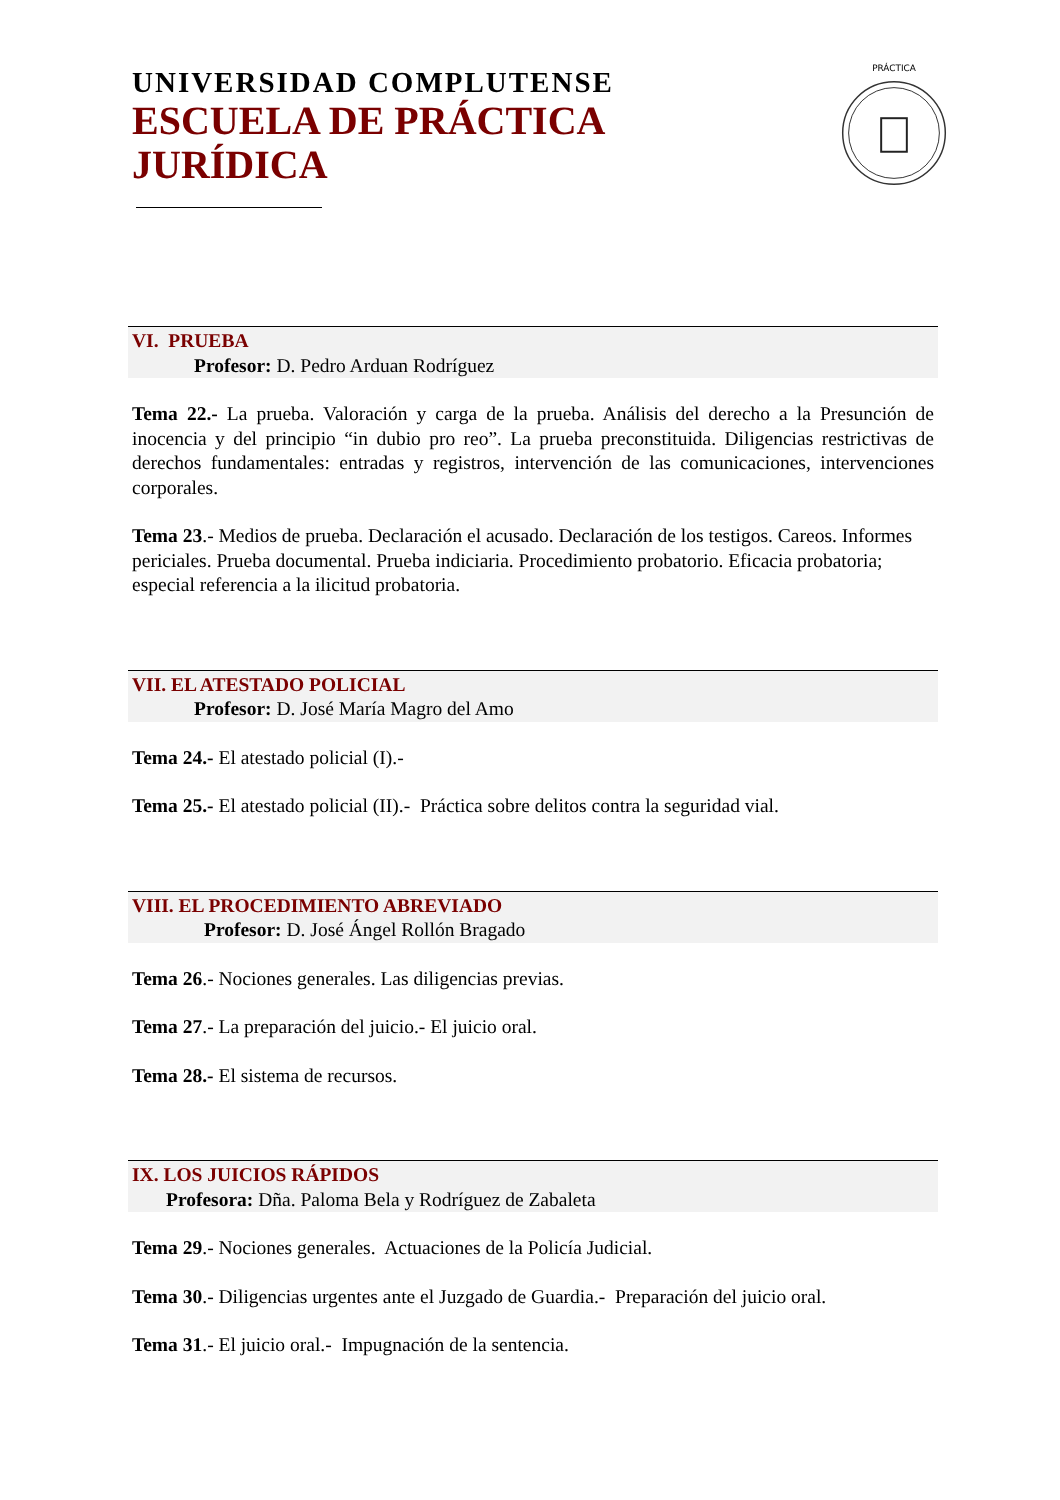UNIVERSIDAD COMPLUTENSE
ESCUELA DE PRÁCTICA
JURÍDICA
PRÁCTICA
VI. PRUEBA
Profesor: D. Pedro Arduan Rodríguez
Tema 22.- La prueba. Valoración y carga de la prueba. Análisis del derecho a la Presunción de inocencia y del principio “in dubio pro reo”. La prueba preconstituida. Diligencias restrictivas de derechos fundamentales: entradas y registros, intervención de las comunicaciones, intervenciones corporales.
Tema 23.- Medios de prueba. Declaración el acusado. Declaración de los testigos. Careos. Informes periciales. Prueba documental. Prueba indiciaria. Procedimiento probatorio. Eficacia probatoria; especial referencia a la ilicitud probatoria.
VII. EL ATESTADO POLICIAL
Profesor: D. José María Magro del Amo
Tema 24.- El atestado policial (I).-
Tema 25.- El atestado policial (II).- Práctica sobre delitos contra la seguridad vial.
VIII. EL PROCEDIMIENTO ABREVIADO
Profesor: D. José Ángel Rollón Bragado
Tema 26.- Nociones generales. Las diligencias previas.
Tema 27.- La preparación del juicio.- El juicio oral.
Tema 28.- El sistema de recursos.
IX. LOS JUICIOS RÁPIDOS
Profesora: Dña. Paloma Bela y Rodríguez de Zabaleta
Tema 29.- Nociones generales. Actuaciones de la Policía Judicial.
Tema 30.- Diligencias urgentes ante el Juzgado de Guardia.- Preparación del juicio oral.
Tema 31.- El juicio oral.- Impugnación de la sentencia.